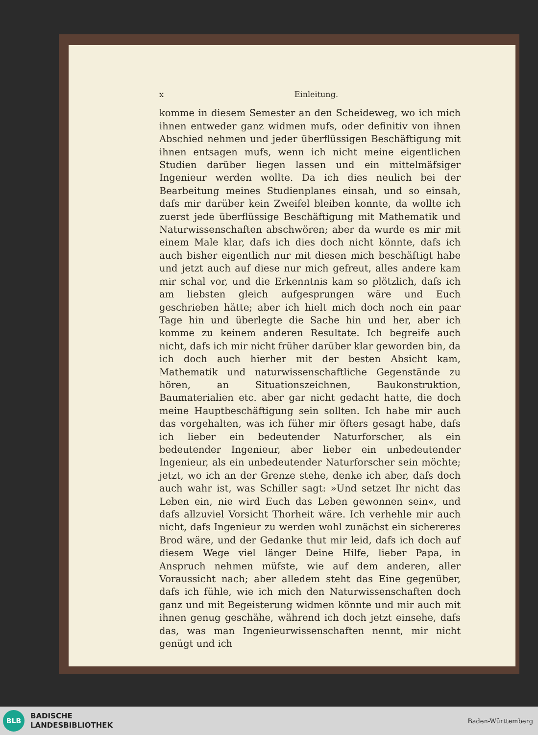x Einleitung.
komme in diesem Semester an den Scheideweg, wo ich mich ihnen entweder ganz widmen mufs, oder definitiv von ihnen Abschied nehmen und jeder überflüssigen Beschäftigung mit ihnen entsagen mufs, wenn ich nicht meine eigentlichen Studien darüber liegen lassen und ein mittelmäfsiger Ingenieur werden wollte. Da ich dies neulich bei der Bearbeitung meines Studienplanes einsah, und so einsah, dafs mir darüber kein Zweifel bleiben konnte, da wollte ich zuerst jede überflüssige Beschäftigung mit Mathematik und Naturwissenschaften abschwören; aber da wurde es mir mit einem Male klar, dafs ich dies doch nicht könnte, dafs ich auch bisher eigentlich nur mit diesen mich beschäftigt habe und jetzt auch auf diese nur mich gefreut, alles andere kam mir schal vor, und die Erkenntnis kam so plötzlich, dafs ich am liebsten gleich aufgesprungen wäre und Euch geschrieben hätte; aber ich hielt mich doch noch ein paar Tage hin und überlegte die Sache hin und her, aber ich komme zu keinem anderen Resultate. Ich begreife auch nicht, dafs ich mir nicht früher darüber klar geworden bin, da ich doch auch hierher mit der besten Absicht kam, Mathematik und naturwissenschaftliche Gegenstände zu hören, an Situationszeichnen, Baukonstruktion, Baumaterialien etc. aber gar nicht gedacht hatte, die doch meine Hauptbeschäftigung sein sollten. Ich habe mir auch das vorgehalten, was ich füher mir öfters gesagt habe, dafs ich lieber ein bedeutender Naturforscher, als ein bedeutender Ingenieur, aber lieber ein unbedeutender Ingenieur, als ein unbedeutender Naturforscher sein möchte; jetzt, wo ich an der Grenze stehe, denke ich aber, dafs doch auch wahr ist, was Schiller sagt: »Und setzet Ihr nicht das Leben ein, nie wird Euch das Leben gewonnen sein«, und dafs allzuviel Vorsicht Thorheit wäre. Ich verhehle mir auch nicht, dafs Ingenieur zu werden wohl zunächst ein sichereres Brod wäre, und der Gedanke thut mir leid, dafs ich doch auf diesem Wege viel länger Deine Hilfe, lieber Papa, in Anspruch nehmen müfste, wie auf dem anderen, aller Voraussicht nach; aber alledem steht das Eine gegenüber, dafs ich fühle, wie ich mich den Naturwissenschaften doch ganz und mit Begeisterung widmen könnte und mir auch mit ihnen genug geschähe, während ich doch jetzt einsehe, dafs das, was man Ingenieurwissenschaften nennt, mir nicht genügt und ich
BLB
BADISCHE
LANDESBIBLIOTHEK
Baden-Württemberg